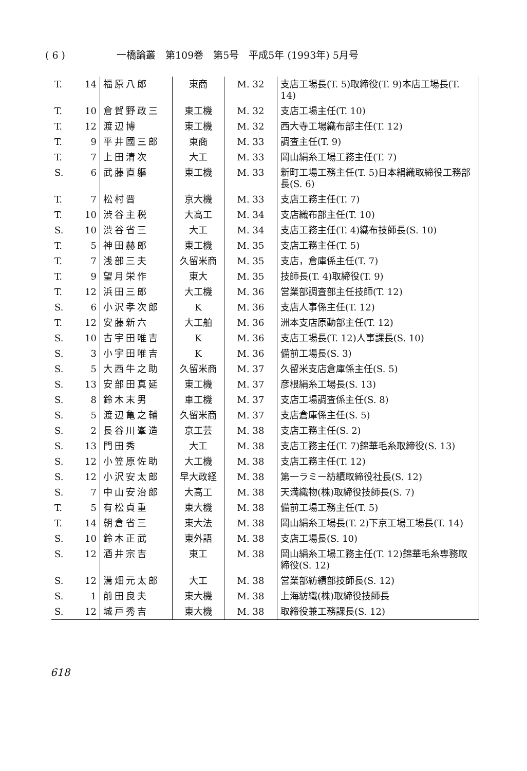( 6 ) 一橋論叢　第109巻　第5号　平成5年 (1993年) 5月号
| T. | 14 | 福原八郎 | 東商 | M. 32 | 支店工場長(T. 5)取締役(T. 9)本店工場長(T. 14) |
| T. | 10 | 倉賀野政三 | 東工機 | M. 32 | 支店工場主任(T. 10) |
| T. | 12 | 渡辺博 | 東工機 | M. 32 | 西大寺工場織布部主任(T. 12) |
| T. | 9 | 平井國三郎 | 東商 | M. 33 | 調査主任(T. 9) |
| T. | 7 | 上田清次 | 大工 | M. 33 | 岡山絹糸工場工務主任(T. 7) |
| S. | 6 | 武藤直軀 | 東工機 | M. 33 | 新町工場工務主任(T. 5)日本絹織取締役工務部長(S. 6) |
| T. | 7 | 松村晋 | 京大機 | M. 33 | 支店工務主任(T. 7) |
| T. | 10 | 渋谷主税 | 大高工 | M. 34 | 支店織布部主任(T. 10) |
| S. | 10 | 渋谷省三 | 大工 | M. 34 | 支店工務主任(T. 4)織布技師長(S. 10) |
| T. | 5 | 神田赫郎 | 東工機 | M. 35 | 支店工務主任(T. 5) |
| T. | 7 | 浅部三夫 | 久留米商 | M. 35 | 支店，倉庫係主任(T. 7) |
| T. | 9 | 望月栄作 | 東大 | M. 35 | 技師長(T. 4)取締役(T. 9) |
| T. | 12 | 浜田三郎 | 大工機 | M. 36 | 営業部調査部主任技師(T. 12) |
| S. | 6 | 小沢孝次郎 | K | M. 36 | 支店人事係主任(T. 12) |
| T. | 12 | 安藤新六 | 大工舶 | M. 36 | 洲本支店原動部主任(T. 12) |
| S. | 10 | 古宇田唯吉 | K | M. 36 | 支店工場長(T. 12)人事課長(S. 10) |
| S. | 3 | 小宇田唯吉 | K | M. 36 | 備前工場長(S. 3) |
| S. | 5 | 大西牛之助 | 久留米商 | M. 37 | 久留米支店倉庫係主任(S. 5) |
| S. | 13 | 安部田真延 | 東工機 | M. 37 | 彦根絹糸工場長(S. 13) |
| S. | 8 | 鈴木末男 | 車工機 | M. 37 | 支店工場調査係主任(S. 8) |
| S. | 5 | 渡辺亀之輔 | 久留米商 | M. 37 | 支店倉庫係主任(S. 5) |
| S. | 2 | 長谷川峯造 | 京工芸 | M. 38 | 支店工務主任(S. 2) |
| S. | 13 | 門田秀 | 大工 | M. 38 | 支店工務主任(T. 7)錦華毛糸取締役(S. 13) |
| S. | 12 | 小笠原佐助 | 大工機 | M. 38 | 支店工務主任(T. 12) |
| S. | 12 | 小沢安太郎 | 早大政経 | M. 38 | 第一ラミー紡績取締役社長(S. 12) |
| S. | 7 | 中山安治郎 | 大高工 | M. 38 | 天満織物(株)取締役技師長(S. 7) |
| T. | 5 | 有松貞重 | 東大機 | M. 38 | 備前工場工務主任(T. 5) |
| T. | 14 | 朝倉省三 | 東大法 | M. 38 | 岡山絹糸工場長(T. 2)下京工場工場長(T. 14) |
| S. | 10 | 鈴木正武 | 東外語 | M. 38 | 支店工場長(S. 10) |
| S. | 12 | 酒井宗吉 | 東工 | M. 38 | 岡山絹糸工場工務主任(T. 12)錦華毛糸専務取締役(S. 12) |
| S. | 12 | 溝畑元太郎 | 大工 | M. 38 | 営業部紡績部技師長(S. 12) |
| S. | 1 | 前田良夫 | 東大機 | M. 38 | 上海紡織(株)取締役技師長 |
| S. | 12 | 城戸秀吉 | 東大機 | M. 38 | 取締役兼工務課長(S. 12) |
618